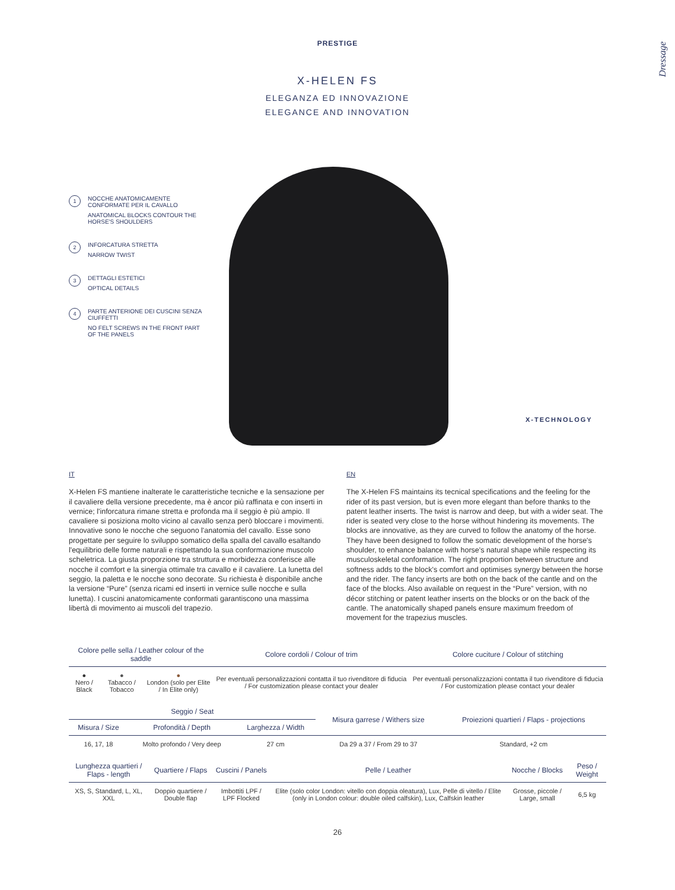PRESTIGE
X-HELEN FS
ELEGANZA ED INNOVAZIONE
ELEGANCE AND INNOVATION
Dressage
1
NOCCHE ANATOMICAMENTE CONFORMATE PER IL CAVALLO
ANATOMICAL BLOCKS CONTOUR THE HORSE'S SHOULDERS
2
INFORCATURA STRETTA
NARROW TWIST
3
DETTAGLI ESTETICI
OPTICAL DETAILS
4
PARTE ANTERIONE DEI CUSCINI SENZA CIUFFETTI
NO FELT SCREWS IN THE FRONT PART OF THE PANELS
X-TECHNOLOGY
IT
X-Helen FS mantiene inalterate le caratteristiche tecniche e la sensazione per il cavaliere della versione precedente, ma è ancor più raffinata e con inserti in vernice; l'inforcatura rimane stretta e profonda ma il seggio è più ampio. Il cavaliere si posiziona molto vicino al cavallo senza però bloccare i movimenti. Innovative sono le nocche che seguono l'anatomia del cavallo. Esse sono progettate per seguire lo sviluppo somatico della spalla del cavallo esaltando l'equilibrio delle forme naturali e rispettando la sua conformazione muscolo scheletrica. La giusta proporzione tra struttura e morbidezza conferisce alle nocche il comfort e la sinergia ottimale tra cavallo e il cavaliere. La lunetta del seggio, la paletta e le nocche sono decorate. Su richiesta è disponibile anche la versione “Pure” (senza ricami ed inserti in vernice sulle nocche e sulla lunetta). I cuscini anatomicamente conformati garantiscono una massima libertà di movimento ai muscoli del trapezio.
EN
The X-Helen FS maintains its tecnical specifications and the feeling for the rider of its past version, but is even more elegant than before thanks to the patent leather inserts. The twist is narrow and deep, but with a wider seat. The rider is seated very close to the horse without hindering its movements. The blocks are innovative, as they are curved to follow the anatomy of the horse. They have been designed to follow the somatic development of the horse's shoulder, to enhance balance with horse's natural shape while respecting its musculoskeletal conformation. The right proportion between structure and softness adds to the block's comfort and optimises synergy between the horse and the rider. The fancy inserts are both on the back of the cantle and on the face of the blocks. Also available on request in the “Pure” version, with no décor stitching or patent leather inserts on the blocks or on the back of the cantle. The anatomically shaped panels ensure maximum freedom of movement for the trapezius muscles.
| Colore pelle sella / Leather colour of the saddle | | | Colore cordoli / Colour of trim | Colore cuciture / Colour of stitching |
| --- | --- | --- | --- | --- |
| ● Nero / Black | ● Tabacco / Tobacco | ● London (solo per Elite / In Elite only) | Per eventuali personalizzazioni contatta il tuo rivenditore di fiducia / For customization please contact your dealer | Per eventuali personalizzazioni contatta il tuo rivenditore di fiducia / For customization please contact your dealer |
| Seggio / Seat | | | Misura garrese / Withers size | Proiezioni quartieri / Flaps - projections |
| --- | --- | --- | --- | --- |
| Misura / Size | Profondità / Depth | Larghezza / Width | | |
| 16, 17, 18 | Molto profondo / Very deep | 27 cm | Da 29 a 37 / From 29 to 37 | Standard, +2 cm |
| Lunghezza quartieri / Flaps - length | Quartiere / Flaps | Cuscini / Panels | Pelle / Leather | Nocche / Blocks | Peso / Weight |
| --- | --- | --- | --- | --- | --- |
| XS, S, Standard, L, XL, XXL | Doppio quartiere / Double flap | Imbottiti LPF / LPF Flocked | Elite (solo color London: vitello con doppia oleatura), Lux, Pelle di vitello / Elite (only in London colour: double oiled calfskin), Lux, Calfskin leather | Grosse, piccole / Large, small | 6,5 kg |
26